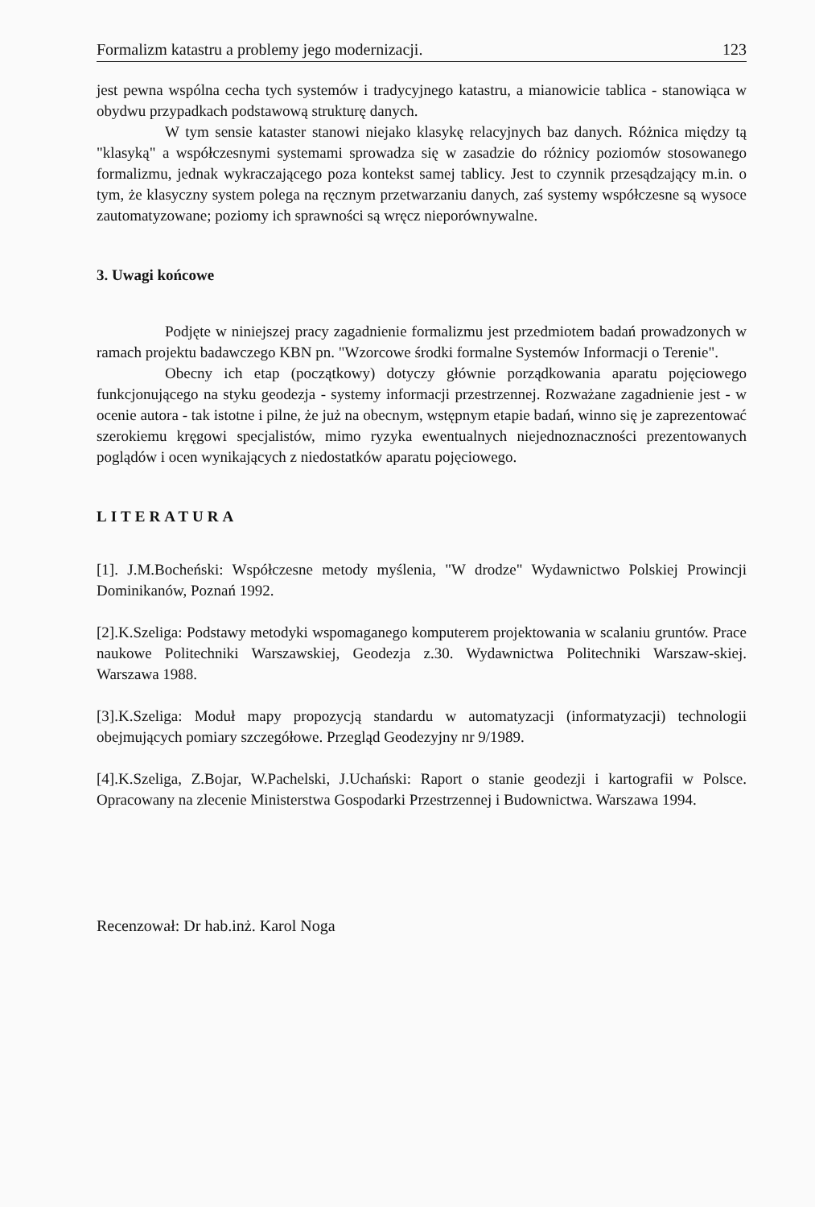Formalizm katastru a problemy jego modernizacji. 123
jest pewna wspólna cecha tych systemów i tradycyjnego katastru, a mianowicie tablica - stanowiąca w obydwu przypadkach podstawową strukturę danych.
W tym sensie kataster stanowi niejako klasykę relacyjnych baz danych. Różnica między tą "klasyką" a współczesnymi systemami sprowadza się w zasadzie do różnicy poziomów stosowanego formalizmu, jednak wykraczającego poza kontekst samej tablicy. Jest to czynnik przesądzający m.in. o tym, że klasyczny system polega na ręcznym przetwarzaniu danych, zaś systemy współczesne są wysoce zautomatyzowane; poziomy ich sprawności są wręcz nieporównywalne.
3. Uwagi końcowe
Podjęte w niniejszej pracy zagadnienie formalizmu jest przedmiotem badań prowadzonych w ramach projektu badawczego KBN pn. "Wzorcowe środki formalne Systemów Informacji o Terenie".
Obecny ich etap (początkowy) dotyczy głównie porządkowania aparatu pojęciowego funkcjonującego na styku geodezja - systemy informacji przestrzennej. Rozważane zagadnienie jest - w ocenie autora - tak istotne i pilne, że już na obecnym, wstępnym etapie badań, winno się je zaprezentować szerokiemu kręgowi specjalistów, mimo ryzyka ewentualnych niejednoznaczności prezentowanych poglądów i ocen wynikających z niedostatków aparatu pojęciowego.
LITERATURA
[1]. J.M.Bocheński: Współczesne metody myślenia, "W drodze" Wydawnictwo Polskiej Prowincji Dominikanów, Poznań 1992.
[2].K.Szeliga: Podstawy metodyki wspomaganego komputerem projektowania w scalaniu gruntów. Prace naukowe Politechniki Warszawskiej, Geodezja z.30. Wydawnictwa Politechniki Warszaw-skiej. Warszawa 1988.
[3].K.Szeliga: Moduł mapy propozycją standardu w automatyzacji (informatyzacji) technologii obejmujących pomiary szczegółowe. Przegląd Geodezyjny nr 9/1989.
[4].K.Szeliga, Z.Bojar, W.Pachelski, J.Uchański: Raport o stanie geodezji i kartografii w Polsce. Opracowany na zlecenie Ministerstwa Gospodarki Przestrzennej i Budownictwa. Warszawa 1994.
Recenzował: Dr hab.inż. Karol Noga